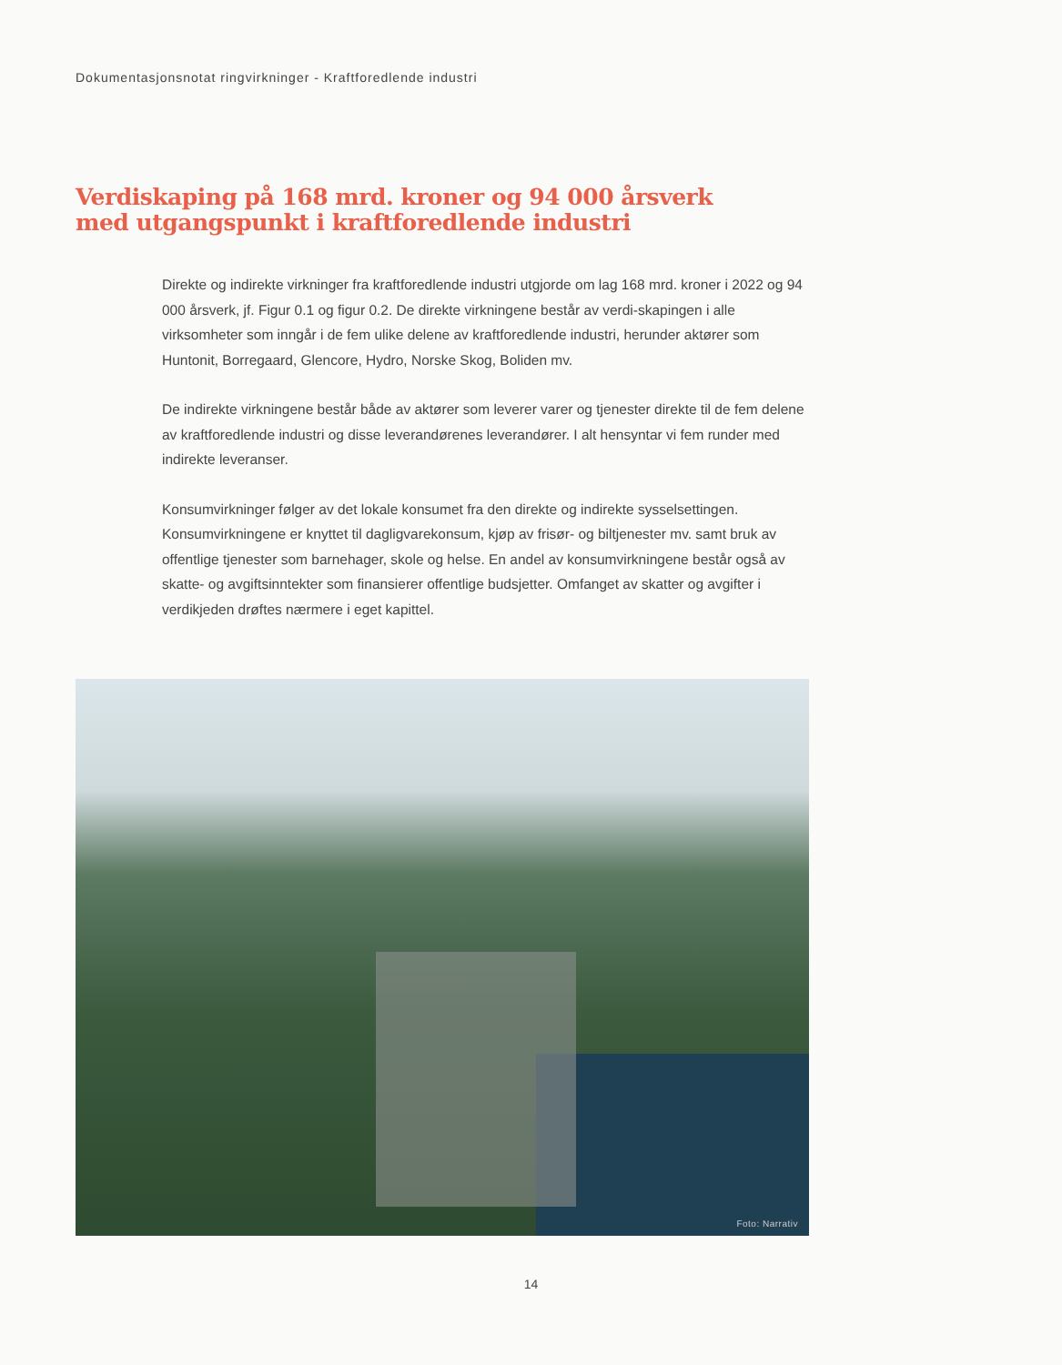Dokumentasjonsnotat ringvirkninger - Kraftforedlende industri
Verdiskaping på 168 mrd. kroner og 94 000 årsverk
med utgangspunkt i kraftforedlende industri
Direkte og indirekte virkninger fra kraftforedlende industri utgjorde om lag 168 mrd. kroner i 2022 og 94 000 årsverk, jf. Figur 0.1 og figur 0.2. De direkte virkningene består av verdi-skapingen i alle virksomheter som inngår i de fem ulike delene av kraftforedlende industri, herunder aktører som Huntonit, Borregaard, Glencore, Hydro, Norske Skog, Boliden mv.
De indirekte virkningene består både av aktører som leverer varer og tjenester direkte til de fem delene av kraftforedlende industri og disse leverandørenes leverandører. I alt hensyntar vi fem runder med indirekte leveranser.
Konsumvirkninger følger av det lokale konsumet fra den direkte og indirekte sysselsettingen. Konsumvirkningene er knyttet til dagligvarekonsum, kjøp av frisør- og biltjenester mv. samt bruk av offentlige tjenester som barnehager, skole og helse. En andel av konsumvirkningene består også av skatte- og avgiftsinntekter som finansierer offentlige budsjetter. Omfanget av skatter og avgifter i verdikjeden drøftes nærmere i eget kapittel.
Foto: Narrativ
14